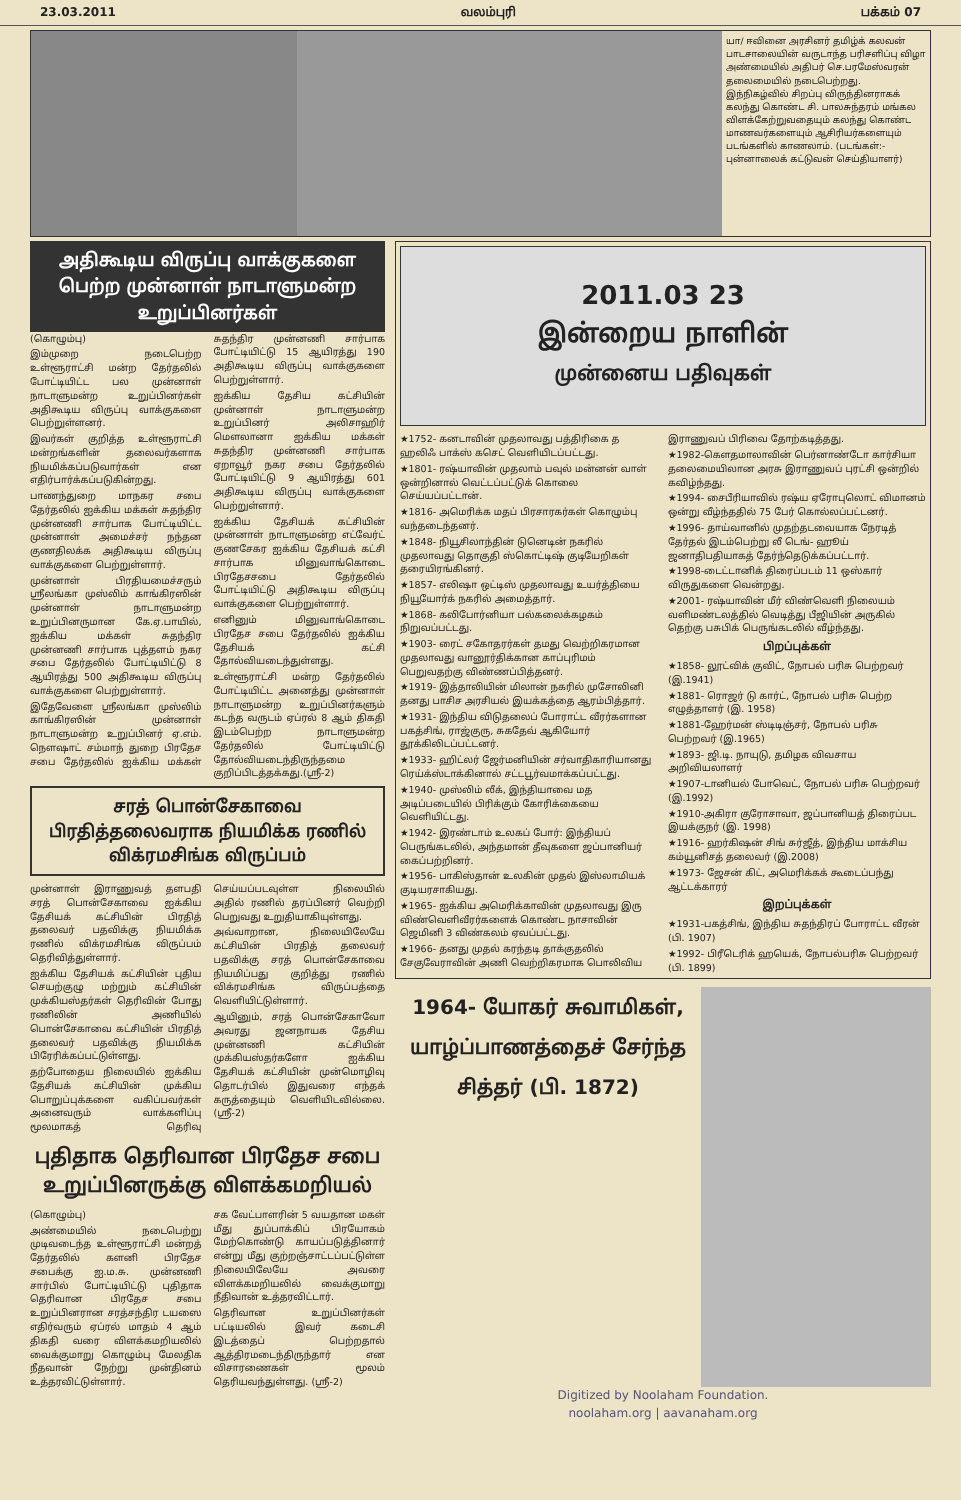23.03.2011 வலம்புரி பக்கம் 07
யா/ ஈவினை அரசினர் தமிழ்க் கலவன் பாடசாலையின் வருடாந்த பரிசளிப்பு விழா அண்மையில் அதிபர் செ.பரமேஸ்வரன் தலைமையில் நடைபெற்றது. இந்நிகழ்வில் சிறப்பு விருந்தினராகக் கலந்து கொண்ட சி. பாலசுந்தரம் மங்கல விளக்கேற்றுவதையும் கலந்து கொண்ட மாணவர்களையும் ஆசிரியர்களையும் படங்களில் காணலாம். (படங்கள்:-புன்னாலைக் கட்டுவன் செய்தியாளர்)
அதிகூடிய விருப்பு வாக்குகளை பெற்ற முன்னாள் நாடாளுமன்ற உறுப்பினர்கள்
(கொழும்பு)
இம்முறை நடைபெற்ற உள்ளூராட்சி மன்ற தேர்தலில் போட்டியிட்ட பல முன்னாள் நாடாளுமன்ற உறுப்பினர்கள் அதிகூடிய விருப்பு வாக்குகளை பெற்றுள்ளனர்.
இவர்கள் குறித்த உள்ளூராட்சி மன்றங்களின் தலைவர்களாக நியமிக்கப்படுவார்கள் என எதிர்பார்க்கப்படுகின்றது.
பாணந்துறை மாநகர சபை தேர்தலில் ஐக்கிய மக்கள் சுதந்திர முன்னணி சார்பாக போட்டியிட்ட முன்னாள் அமைச்சர் நந்தன குணதிலக்க அதிகூடிய விருப்பு வாக்குகளை பெற்றுள்ளார்.
முன்னாள் பிரதியமைச்சரும் ஸ்ரீலங்கா முஸ்லிம் காங்கிரஸின் முன்னாள் நாடாளுமன்ற உறுப்பினருமான கே.ஏ.பாயில், ஐக்கிய மக்கள் சுதந்திர முன்னணி சார்பாக புத்தளம் நகர சபை தேர்தலில் போட்டியிட்டு 8 ஆயிரத்து 500 அதிகூடிய விருப்பு வாக்குகளை பெற்றுள்ளார்.
இதேவேளை ஸ்ரீலங்கா முஸ்லிம் காங்கிரஸின் முன்னாள் நாடாளுமன்ற உறுப்பினர் ஏ.எம். நௌஷாட் சம்மாந் துறை பிரதேச சபை தேர்தலில் ஐக்கிய மக்கள் சுதந்திர முன்னணி சார்பாக போட்டியிட்டு 15 ஆயிரத்து 190 அதிகூடிய விருப்பு வாக்குகளை பெற்றுள்ளார்.
ஐக்கிய தேசிய கட்சியின் முன்னாள் நாடாளுமன்ற உறுப்பினர் அலிசாஹிர் மௌலானா ஐக்கிய மக்கள் சுதந்திர முன்னணி சார்பாக ஏறாவூர் நகர சபை தேர்தலில் போட்டியிட்டு 9 ஆயிரத்து 601 அதிகூடிய விருப்பு வாக்குகளை பெற்றுள்ளார்.
ஐக்கிய தேசியக் கட்சியின் முன்னாள் நாடாளுமன்ற எட்வேர்ட் குணசேகர ஐக்கிய தேசியக் கட்சி சார்பாக மினுவாங்கொடை பிரதேசசபை தேர்தலில் போட்டியிட்டு அதிகூடிய விருப்பு வாக்குகளை பெற்றுள்ளார்.
எனினும் மினுவாங்கொடை பிரதேச சபை தேர்தலில் ஐக்கிய தேசியக் கட்சி தோல்வியடைந்துள்ளது.
உள்ளூராட்சி மன்ற தேர்தலில் போட்டியிட்ட அனைத்து முன்னாள் நாடாளுமன்ற உறுப்பினர்களும் கடந்த வருடம் ஏப்ரல் 8 ஆம் திகதி இடம்பெற்ற நாடாளுமன்ற தேர்தலில் போட்டியிட்டு தோல்வியடைந்திருந்தமை குறிப்பிடத்தக்கது.(ஸ்ரீ-2)
சரத் பொன்சேகாவை பிரதித்தலைவராக நியமிக்க ரணில் விக்ரமசிங்க விருப்பம்
முன்னாள் இராணுவத் தளபதி சரத் பொன்சேகாவை ஐக்கிய தேசியக் கட்சியின் பிரதித் தலைவர் பதவிக்கு நியமிக்க ரணில் விக்ரமசிங்க விருப்பம் தெரிவித்துள்ளார்.
ஐக்கிய தேசியக் கட்சியின் புதிய செயற்குழு மற்றும் கட்சியின் முக்கியஸ்தர்கள் தெரிவின் போது ரணிலின் அணியில் பொன்சேகாவை கட்சியின் பிரதித் தலைவர் பதவிக்கு நியமிக்க பிரேரிக்கப்பட்டுள்ளது.
தற்போதைய நிலையில் ஐக்கிய தேசியக் கட்சியின் முக்கிய பொறுப்புக்களை வகிப்பவர்கள் அனைவரும் வாக்களிப்பு மூலமாகத் தெரிவு செய்யப்படவுள்ள நிலையில் அதில் ரணில் தரப்பினர் வெற்றி பெறுவது உறுதியாகியுள்ளது.
அவ்வாறான, நிலையிலேயே கட்சியின் பிரதித் தலைவர் பதவிக்கு சரத் பொன்சேகாவை நியமிப்பது குறித்து ரணில் விக்ரமசிங்க விருப்பத்தை வெளியிட்டுள்ளார்.
ஆயினும், சரத் பொன்சேகாவோ அவரது ஜனநாயக தேசிய முன்னணி கட்சியின் முக்கியஸ்தர்களோ ஐக்கிய தேசியக் கட்சியின் முன்மொழிவு தொடர்பில் இதுவரை எந்தக் கருத்தையும் வெளியிடவில்லை. (ஸ்ரீ-2)
புதிதாக தெரிவான பிரதேச சபை உறுப்பினருக்கு விளக்கமறியல்
(கொழும்பு)
அண்மையில் நடைபெற்று முடிவடைந்த உள்ளூராட்சி மன்றத் தேர்தலில் களனி பிரதேச சபைக்கு ஐ.ம.சு. முன்னணி சார்பில் போட்டியிட்டு புதிதாக தெரிவான பிரதேச சபை உறுப்பினரான சரத்சந்திர டயஸை எதிர்வரும் ஏப்ரல் மாதம் 4 ஆம் திகதி வரை விளக்கமறியலில் வைக்குமாறு கொழும்பு மேலதிக நீதவான் நேற்று முன்தினம் உத்தரவிட்டுள்ளார்.
சக வேட்பாளரின் 5 வயதான மகள் மீது துப்பாக்கிப் பிரயோகம் மேற்கொண்டு காயப்படுத்தினார் என்று மீது குற்றஞ்சாட்டப்பட்டுள்ள நிலையிலேயே அவரை விளக்கமறியலில் வைக்குமாறு நீதிவான் உத்தரவிட்டார்.
தெரிவான உறுப்பினர்கள் பட்டியலில் இவர் கடைசி இடத்தைப் பெற்றதால் ஆத்திரமடைந்திருந்தார் என விசாரணைகள் மூலம் தெரியவந்துள்ளது. (ஸ்ரீ-2)
2011.03 23
இன்றைய நாளின்
முன்னைய பதிவுகள்
★1752- கனடாவின் முதலாவது பத்திரிகை த ஹலிஃ பாக்ஸ் கசெட் வெளியிடப்பட்டது.
★1801- ரஷ்யாவின் முதலாம் பவுல் மன்னன் வாள் ஒன்றினால் வெட்டப்பட்டுக் கொலை செய்யப்பட்டான்.
★1816- அமெரிக்க மதப் பிரசாரகர்கள் கொழும்பு வந்தடைந்தனர்.
★1848- நியூசிலாந்தின் டுனெடின் நகரில் முதலாவது தொகுதி ஸ்கொட்டிஷ் குடியேறிகள் தரையிரங்கினர்.
★1857- எலிஷா ஒட்டிஸ் முதலாவது உயர்த்தியை நியூயோர்க் நகரில் அமைத்தார்.
★1868- கலிபோர்னியா பல்கலைக்கழகம் நிறுவப்பட்டது.
★1903- ரைட் சகோதரர்கள் தமது வெற்றிகரமான முதலாவது வானூர்திக்கான காப்புரிமம் பெறுவதற்கு விண்ணப்பித்தனர்.
★1919- இத்தாலியின் மிலான் நகரில் முசோலினி தனது பாசிச அரசியல் இயக்கத்தை ஆரம்பித்தார்.
★1931- இந்திய விடுதலைப் போராட்ட வீரர்களான பகத்சிங், ராஜ்குரு, சுகதேவ் ஆகியோர் தூக்கிலிடப்பட்டனர்.
★1933- ஹிட்லர் ஜேர்மனியின் சர்வாதிகாரியானது ரெய்க்ஸ்டாக்கினால் சட்டபூர்வமாக்கப்பட்டது.
★1940- முஸ்லிம் லீக், இந்தியாவை மத அடிப்படையில் பிரிக்கும் கோரிக்கையை வெளியிட்டது.
★1942- இரண்டாம் உலகப் போர்: இந்தியப் பெருங்கடலில், அந்தமான் தீவுகளை ஜப்பானியர் கைப்பற்றினர்.
★1956- பாகிஸ்தான் உலகின் முதல் இஸ்லாமியக் குடியரசாகியது.
★1965- ஐக்கிய அமெரிக்காவின் முதலாவது இரு விண்வெளிவீரர்களைக் கொண்ட நாசாவின் ஜெமினி 3 விண்கலம் ஏவப்பட்டது.
★1966- தனது முதல் கரந்தடி தாக்குதலில் சேகுவேராவின் அணி வெற்றிகரமாக பொலிவிய இராணுவப் பிரிவை தோற்கடித்தது.
★1982-கௌதமாலாவின் பெர்னாண்டோ கார்சியா தலைமையிலான அரசு இராணுவப் புரட்சி ஒன்றில் கவிழ்ந்தது.
★1994- சைபீரியாவில் ரஷ்ய ஏரோபுலொட் விமானம் ஒன்று வீழ்ந்ததில் 75 பேர் கொல்லப்பட்டனர்.
★1996- தாய்வானில் முதற்தடவையாக நேரடித் தேர்தல் இடம்பெற்று லீ டெங்- ஹூய் ஜனாதிபதியாகத் தேர்ந்தெடுக்கப்பட்டார்.
★1998-டைட்டானிக் திரைப்படம் 11 ஒஸ்கார் விருதுகளை வென்றது.
★2001- ரஷ்யாவின் மீர் விண்வெளி நிலையம் வளிமண்டலத்தில் வெடித்து பீஜியின் அருகில் தெற்கு பசுபிக் பெருங்கடலில் வீழ்ந்தது.
பிறப்புக்கள்
★1858- லூட்விக் குவிட், நோபல் பரிசு பெற்றவர் (இ.1941)
★1881- ரொஜர் டு கார்ட், நோபல் பரிசு பெற்ற எழுத்தாளர் (இ. 1958)
★1881-ஹேர்மன் ஸ்டிடிஞ்சர், நோபல் பரிசு பெற்றவர் (இ.1965)
★1893- ஜி.டி. நாயுடு, தமிழக விவசாய அறிவியலாளர்
★1907-டானியல் போவெட், நோபல் பரிசு பெற்றவர் (இ.1992)
★1910-அகிரா குரோசாவா, ஜப்பானியத் திரைப்பட இயக்குநர் (இ. 1998)
★1916- ஹர்கிஷன் சிங் சுர்ஜீத், இந்திய மாக்சிய கம்யூனிசத் தலைவர் (இ.2008)
★1973- ஜேசன் கிட், அமெரிக்கக் கூடைப்பந்து ஆட்டக்காரர்
இறப்புக்கள்
★1931-பகத்சிங், இந்திய சுதந்திரப் போராட்ட வீரன் (பி. 1907)
★1992- பிரீடெரிக் ஹயெக், நோபல்பரிசு பெற்றவர் (பி. 1899)
1964- யோகர் சுவாமிகள், யாழ்ப்பாணத்தைச் சேர்ந்த சித்தர் (பி. 1872)
Digitized by Noolaham Foundation.
noolaham.org | aavanaham.org